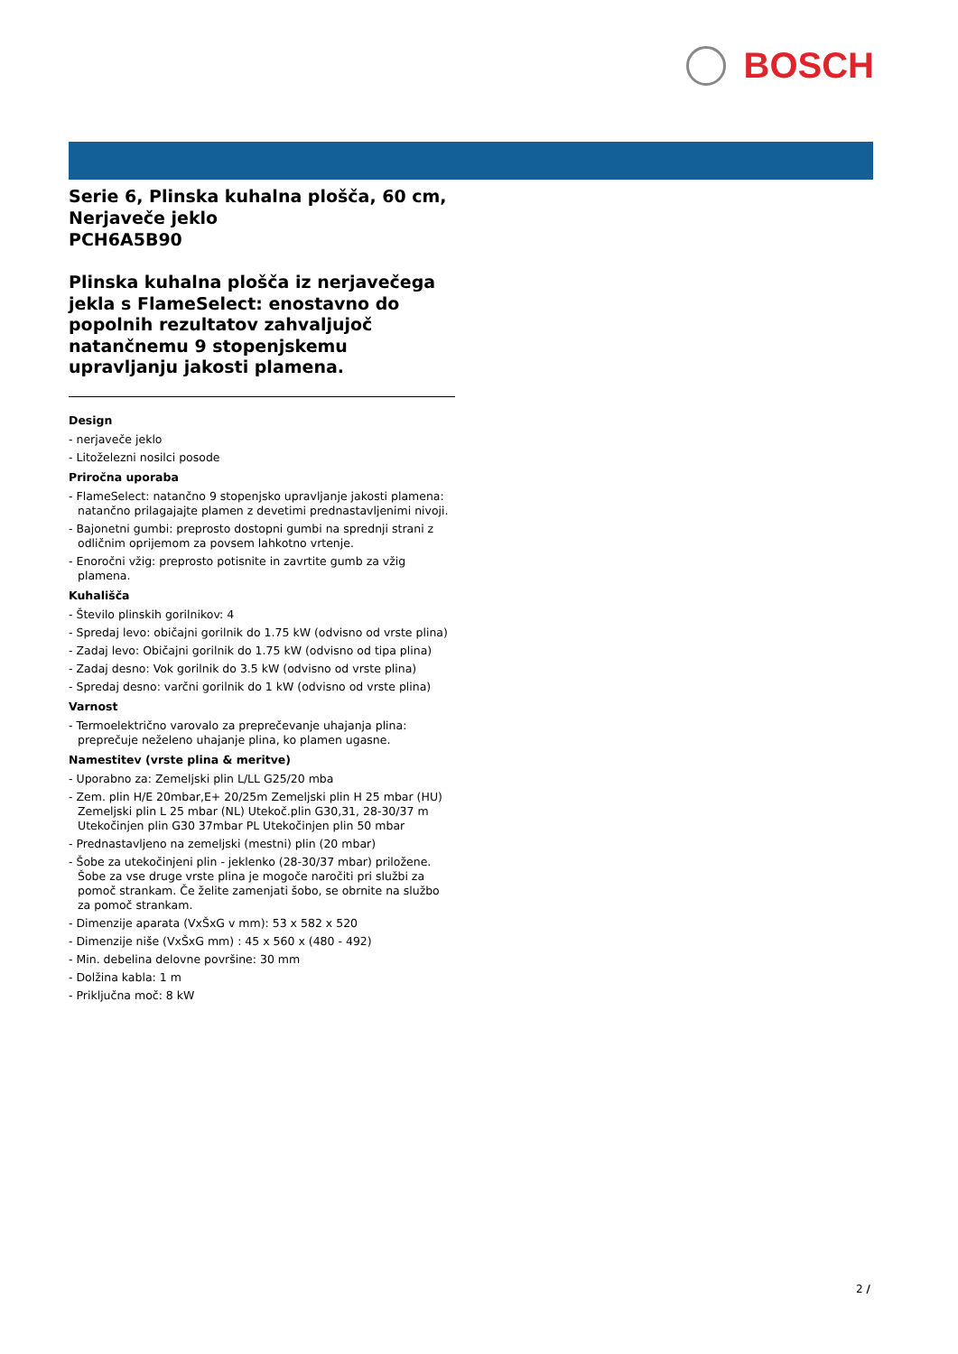BOSCH
Serie 6, Plinska kuhalna plošča, 60 cm, Nerjaveče jeklo
PCH6A5B90
Plinska kuhalna plošča iz nerjavečega jekla s FlameSelect: enostavno do popolnih rezultatov zahvaljujoč natančnemu 9 stopenjskemu upravljanju jakosti plamena.
Design
- nerjaveče jeklo
- Litoželezni nosilci posode
Priročna uporaba
- FlameSelect: natančno 9 stopenjsko upravljanje jakosti plamena: natančno prilagajajte plamen z devetimi prednastavljenimi nivoji.
- Bajonetni gumbi: preprosto dostopni gumbi na sprednji strani z odličnim oprijemom za povsem lahkotno vrtenje.
- Enoročni vžig: preprosto potisnite in zavrtite gumb za vžig plamena.
Kuhališča
- Število plinskih gorilnikov: 4
- Spredaj levo: običajni gorilnik do 1.75 kW (odvisno od vrste plina)
- Zadaj levo: Običajni gorilnik do 1.75 kW (odvisno od tipa plina)
- Zadaj desno: Vok gorilnik do 3.5 kW (odvisno od vrste plina)
- Spredaj desno: varčni gorilnik do 1 kW (odvisno od vrste plina)
Varnost
- Termoelektrično varovalo za preprečevanje uhajanja plina: preprečuje neželeno uhajanje plina, ko plamen ugasne.
Namestitev (vrste plina & meritve)
- Uporabno za: Zemeljski plin L/LL G25/20 mba
- Zem. plin H/E 20mbar,E+ 20/25m Zemeljski plin H 25 mbar (HU) Zemeljski plin L 25 mbar (NL) Utekoč.plin G30,31, 28-30/37 m Utekočinjen plin G30 37mbar PL Utekočinjen plin 50 mbar
- Prednastavljeno na zemeljski (mestni) plin (20 mbar)
- Šobe za utekočinjeni plin - jeklenko (28-30/37 mbar) priložene. Šobe za vse druge vrste plina je mogoče naročiti pri službi za pomoč strankam. Če želite zamenjati šobo, se obrnite na službo za pomoč strankam.
- Dimenzije aparata (VxŠxG v mm): 53 x 582 x 520
- Dimenzije niše (VxŠxG mm) : 45 x 560 x (480 - 492)
- Min. debelina delovne površine: 30 mm
- Dolžina kabla: 1 m
- Priključna moč: 8 kW
2 /